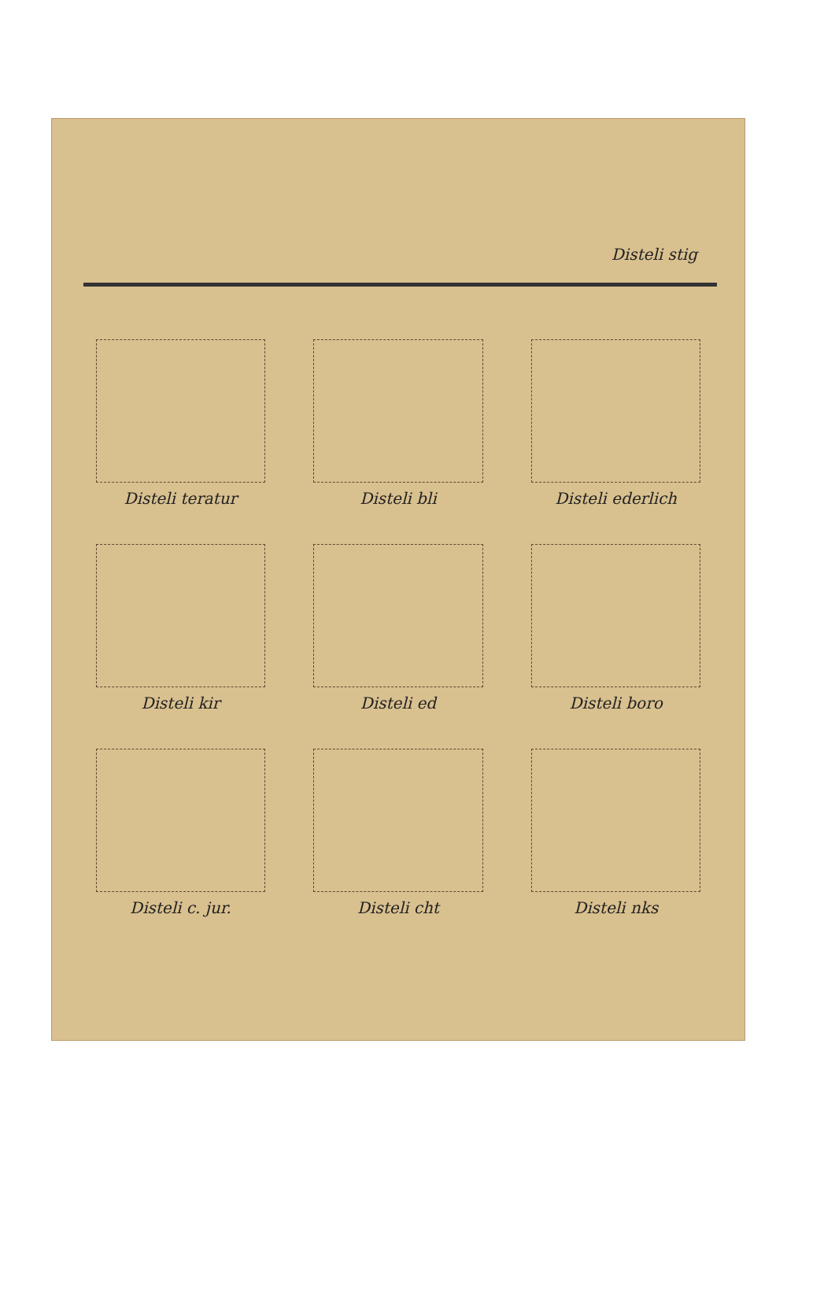Disteli stig
Disteli teratur
Disteli bli
Disteli ederlich
Disteli kir
Disteli ed
Disteli boro
Disteli c. jur.
Disteli cht
Disteli nks